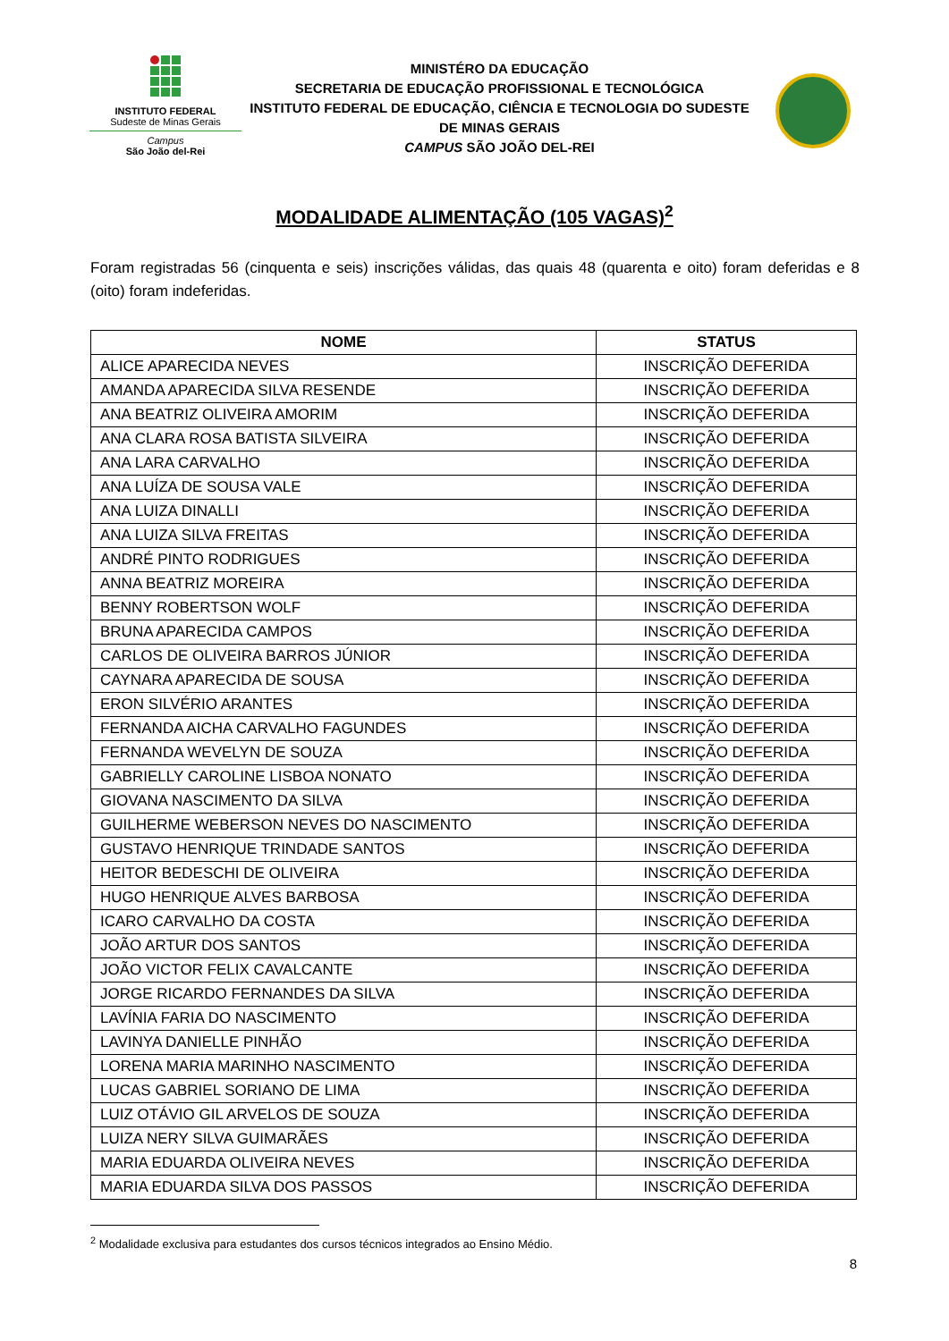INSTITUTO FEDERAL
Sudeste de Minas Gerais
Campus
São João del-Rei
MINISTÉRO DA EDUCAÇÃO
SECRETARIA DE EDUCAÇÃO PROFISSIONAL E TECNOLÓGICA
INSTITUTO FEDERAL DE EDUCAÇÃO, CIÊNCIA E TECNOLOGIA DO SUDESTE DE MINAS GERAIS
CAMPUS SÃO JOÃO DEL-REI
MODALIDADE ALIMENTAÇÃO (105 VAGAS)<sup>2</sup>
Foram registradas 56 (cinquenta e seis) inscrições válidas, das quais 48 (quarenta e oito) foram deferidas e 8 (oito) foram indeferidas.
| NOME | STATUS |
| --- | --- |
| ALICE APARECIDA NEVES | INSCRIÇÃO DEFERIDA |
| AMANDA APARECIDA SILVA RESENDE | INSCRIÇÃO DEFERIDA |
| ANA BEATRIZ OLIVEIRA AMORIM | INSCRIÇÃO DEFERIDA |
| ANA CLARA ROSA BATISTA SILVEIRA | INSCRIÇÃO DEFERIDA |
| ANA LARA CARVALHO | INSCRIÇÃO DEFERIDA |
| ANA LUÍZA DE SOUSA VALE | INSCRIÇÃO DEFERIDA |
| ANA LUIZA DINALLI | INSCRIÇÃO DEFERIDA |
| ANA LUIZA SILVA FREITAS | INSCRIÇÃO DEFERIDA |
| ANDRÉ PINTO RODRIGUES | INSCRIÇÃO DEFERIDA |
| ANNA BEATRIZ MOREIRA | INSCRIÇÃO DEFERIDA |
| BENNY ROBERTSON WOLF | INSCRIÇÃO DEFERIDA |
| BRUNA APARECIDA CAMPOS | INSCRIÇÃO DEFERIDA |
| CARLOS DE OLIVEIRA BARROS JÚNIOR | INSCRIÇÃO DEFERIDA |
| CAYNARA APARECIDA DE SOUSA | INSCRIÇÃO DEFERIDA |
| ERON SILVÉRIO ARANTES | INSCRIÇÃO DEFERIDA |
| FERNANDA AICHA CARVALHO FAGUNDES | INSCRIÇÃO DEFERIDA |
| FERNANDA WEVELYN DE SOUZA | INSCRIÇÃO DEFERIDA |
| GABRIELLY CAROLINE LISBOA NONATO | INSCRIÇÃO DEFERIDA |
| GIOVANA NASCIMENTO DA SILVA | INSCRIÇÃO DEFERIDA |
| GUILHERME WEBERSON NEVES DO NASCIMENTO | INSCRIÇÃO DEFERIDA |
| GUSTAVO HENRIQUE TRINDADE SANTOS | INSCRIÇÃO DEFERIDA |
| HEITOR BEDESCHI DE OLIVEIRA | INSCRIÇÃO DEFERIDA |
| HUGO HENRIQUE ALVES BARBOSA | INSCRIÇÃO DEFERIDA |
| ICARO CARVALHO DA COSTA | INSCRIÇÃO DEFERIDA |
| JOÃO ARTUR DOS SANTOS | INSCRIÇÃO DEFERIDA |
| JOÃO VICTOR FELIX CAVALCANTE | INSCRIÇÃO DEFERIDA |
| JORGE RICARDO FERNANDES DA SILVA | INSCRIÇÃO DEFERIDA |
| LAVÍNIA FARIA DO NASCIMENTO | INSCRIÇÃO DEFERIDA |
| LAVINYA DANIELLE PINHÃO | INSCRIÇÃO DEFERIDA |
| LORENA MARIA MARINHO NASCIMENTO | INSCRIÇÃO DEFERIDA |
| LUCAS GABRIEL SORIANO DE LIMA | INSCRIÇÃO DEFERIDA |
| LUIZ OTÁVIO GIL ARVELOS DE SOUZA | INSCRIÇÃO DEFERIDA |
| LUIZA NERY SILVA GUIMARÃES | INSCRIÇÃO DEFERIDA |
| MARIA EDUARDA OLIVEIRA NEVES | INSCRIÇÃO DEFERIDA |
| MARIA EDUARDA SILVA DOS PASSOS | INSCRIÇÃO DEFERIDA |
<sup>2</sup> Modalidade exclusiva para estudantes dos cursos técnicos integrados ao Ensino Médio.
8